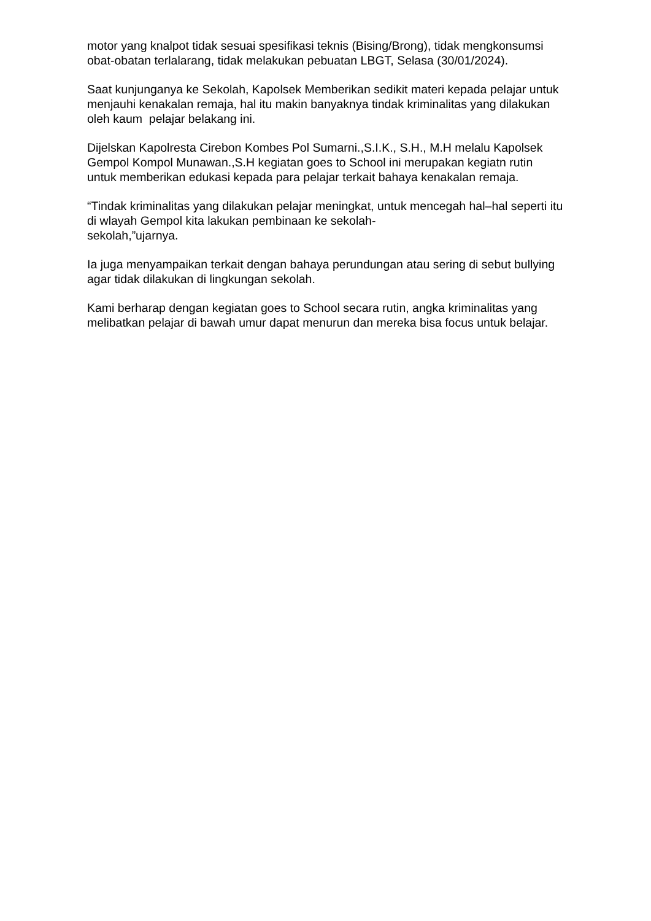motor yang knalpot tidak sesuai spesifikasi teknis (Bising/Brong), tidak mengkonsumsi obat-obatan terlalarang, tidak melakukan pebuatan LBGT, Selasa (30/01/2024).
Saat kunjunganya ke Sekolah, Kapolsek Memberikan sedikit materi kepada pelajar untuk menjauhi kenakalan remaja, hal itu makin banyaknya tindak kriminalitas yang dilakukan oleh kaum pelajar belakang ini.
Dijelskan Kapolresta Cirebon Kombes Pol Sumarni.,S.I.K., S.H., M.H melalu Kapolsek Gempol Kompol Munawan.,S.H kegiatan goes to School ini merupakan kegiatn rutin untuk memberikan edukasi kepada para pelajar terkait bahaya kenakalan remaja.
“Tindak kriminalitas yang dilakukan pelajar meningkat, untuk mencegah hal–hal seperti itu di wlayah Gempol kita lakukan pembinaan ke sekolah-
sekolah,”ujarnya.
Ia juga menyampaikan terkait dengan bahaya perundungan atau sering di sebut bullying agar tidak dilakukan di lingkungan sekolah.
Kami berharap dengan kegiatan goes to School secara rutin, angka kriminalitas yang melibatkan pelajar di bawah umur dapat menurun dan mereka bisa focus untuk belajar.